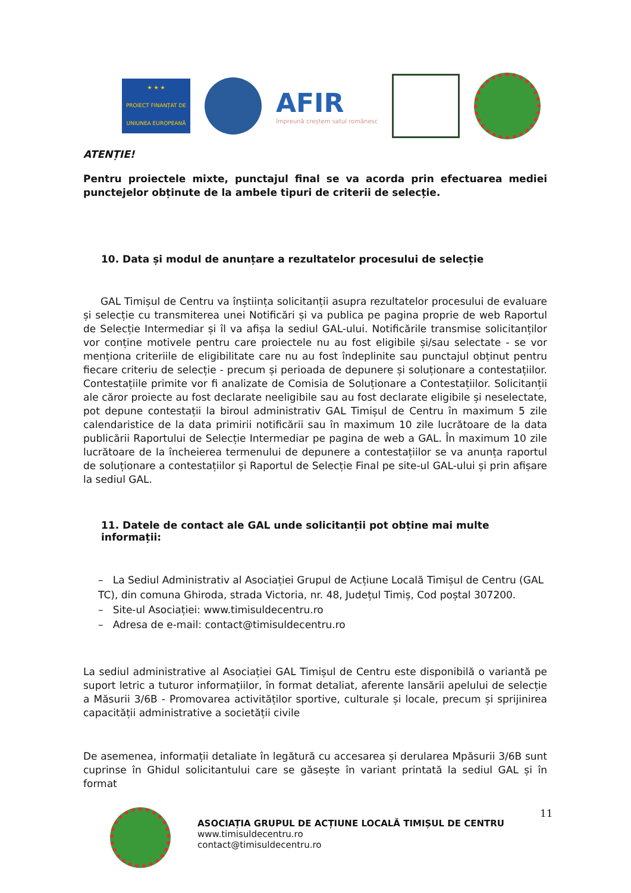★ ★ ★
PROIECT FINANȚAT DE UNIUNEA EUROPEANĂ
AFIR
împreună creștem satul românesc
ATENȚIE!
Pentru proiectele mixte, punctajul final se va acorda prin efectuarea mediei punctejelor obținute de la ambele tipuri de criterii de selecție.
10. Data și modul de anunțare a rezultatelor procesului de selecție
GAL Timișul de Centru va înștiința solicitanții asupra rezultatelor procesului de evaluare și selecție cu transmiterea unei Notificări și va publica pe pagina proprie de web Raportul de Selecție Intermediar și îl va afișa la sediul GAL-ului. Notificările transmise solicitanților vor conține motivele pentru care proiectele nu au fost eligibile și/sau selectate - se vor menționa criteriile de eligibilitate care nu au fost îndeplinite sau punctajul obținut pentru fiecare criteriu de selecție - precum și perioada de depunere și soluționare a contestațiilor. Contestațiile primite vor fi analizate de Comisia de Soluționare a Contestațiilor. Solicitanții ale căror proiecte au fost declarate neeligibile sau au fost declarate eligibile și neselectate, pot depune contestații la biroul administrativ GAL Timișul de Centru în maximum 5 zile calendaristice de la data primirii notificării sau în maximum 10 zile lucrătoare de la data publicării Raportului de Selecție Intermediar pe pagina de web a GAL. În maximum 10 zile lucrătoare de la încheierea termenului de depunere a contestațiilor se va anunța raportul de soluționare a contestațiilor și Raportul de Selecție Final pe site-ul GAL-ului și prin afișare la sediul GAL.
11. Datele de contact ale GAL unde solicitanții pot obține mai multe informații:
– La Sediul Administrativ al Asociației Grupul de Acțiune Locală Timișul de Centru (GAL TC), din comuna Ghiroda, strada Victoria, nr. 48, Județul Timiș, Cod poștal 307200.
– Site-ul Asociației: www.timisuldecentru.ro
– Adresa de e-mail: contact@timisuldecentru.ro
La sediul administrative al Asociației GAL Timișul de Centru este disponibilă o variantă pe suport letric a tuturor informațiilor, în format detaliat, aferente lansării apelului de selecție a Măsurii 3/6B - Promovarea activităților sportive, culturale și locale, precum și sprijinirea capacității administrative a societății civile
De asemenea, informații detaliate în legătură cu accesarea și derularea Mpăsurii 3/6B sunt cuprinse în Ghidul solicitantului care se găsește în variant printată la sediul GAL și în format
ASOCIAȚIA GRUPUL DE ACȚIUNE LOCALĂ TIMIȘUL DE CENTRU
www.timisuldecentru.ro
contact@timisuldecentru.ro
11